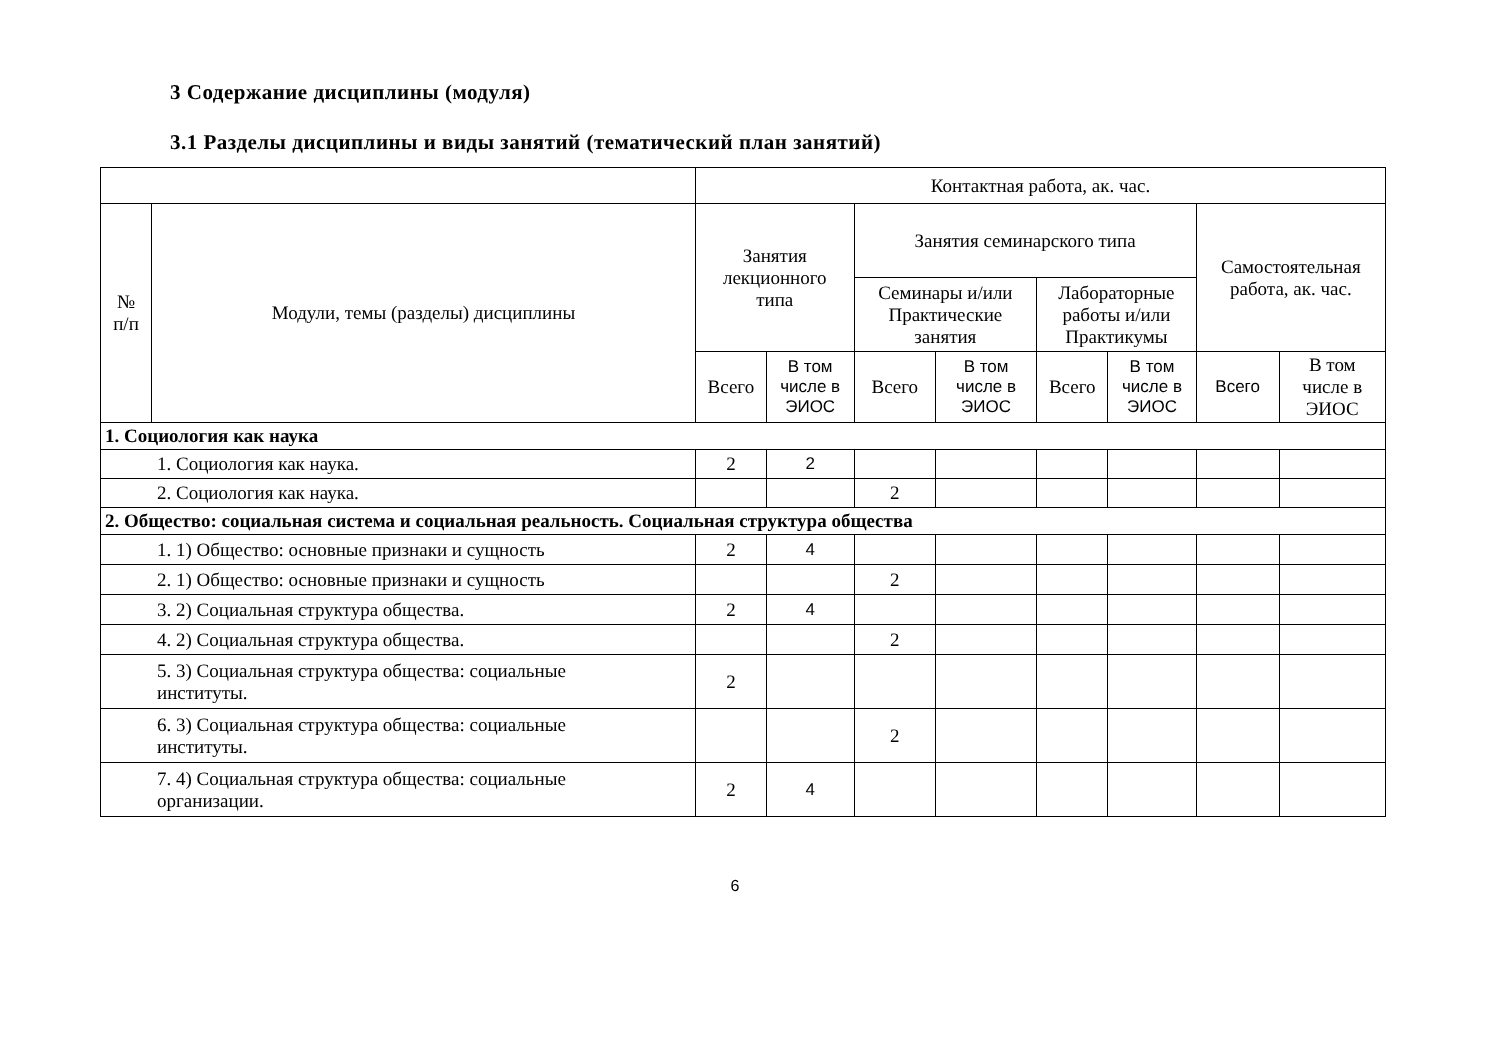3 Содержание дисциплины (модуля)
3.1 Разделы дисциплины и виды занятий (тематический план занятий)
| | | Контактная работа, ак. час. | | | | | | | |
| --- | --- | --- | --- | --- | --- | --- | --- | --- | --- |
| № п/п | Модули, темы (разделы) дисциплины | Занятия лекционного типа | | Занятия семинарского типа | | | | Самостоятельная работа, ак. час. | |
| | | | | Семинары и/или Практические занятия | | Лабораторные работы и/или Практикумы | | | |
| | | Всего | В том числе в ЭИОС | Всего | В том числе в ЭИОС | Всего | В том числе в ЭИОС | Всего | В том числе в ЭИОС |
| 1. Социология как наука | | | | | | | | | |
| 1. Социология как наука. | | 2 | 2 | | | | | | |
| 2. Социология как наука. | | | | 2 | | | | | |
| 2. Общество: социальная система и социальная реальность. Социальная структура общества | | | | | | | | | |
| 1. 1) Общество: основные признаки и сущность | | 2 | 4 | | | | | | |
| 2. 1) Общество: основные признаки и сущность | | | | 2 | | | | | |
| 3. 2) Социальная структура общества. | | 2 | 4 | | | | | | |
| 4. 2) Социальная структура общества. | | | | 2 | | | | | |
| 5. 3) Социальная структура общества: социальные институты. | | 2 | | | | | | | |
| 6. 3) Социальная структура общества: социальные институты. | | | | 2 | | | | | |
| 7. 4) Социальная структура общества: социальные организации. | | 2 | 4 | | | | | | |
6